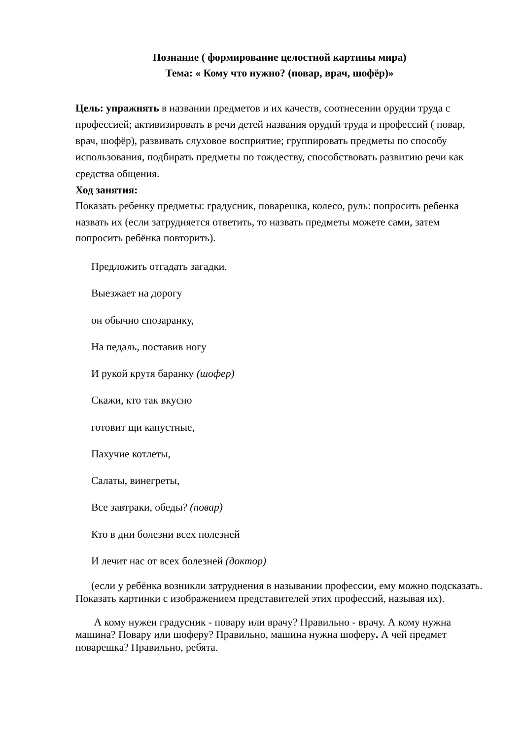Познание ( формирование целостной картины мира)
Тема: « Кому что нужно? (повар, врач, шофёр)»
Цель: упражнять в названии предметов и их качеств, соотнесении орудии труда с профессией; активизировать в речи детей названия орудий труда и профессий ( повар, врач, шофёр), развивать слуховое восприятие; группировать предметы по способу использования, подбирать предметы по тождеству, способствовать развитию речи как средства общения.
Ход занятия:
Показать ребенку предметы: градусник, поварешка, колесо, руль: попросить ребенка назвать их (если затрудняется ответить, то назвать предметы можете сами, затем попросить ребёнка повторить).
Предложить отгадать загадки.
Выезжает на дорогу
он обычно спозаранку,
На педаль, поставив ногу
И рукой крутя баранку (шофер)
Скажи, кто так вкусно
готовит щи капустные,
Пахучие котлеты,
Салаты, винегреты,
Все завтраки, обеды? (повар)
Кто в дни болезни всех полезней
И лечит нас от всех болезней (доктор)
(если у ребёнка возникли затруднения в назывании профессии, ему можно подсказать. Показать картинки с изображением представителей этих профессий, называя их).
А кому нужен градусник - повару или врачу? Правильно - врачу. А кому нужна машина? Повару или шоферу? Правильно, машина нужна шоферу. А чей предмет поварешка? Правильно, ребята.